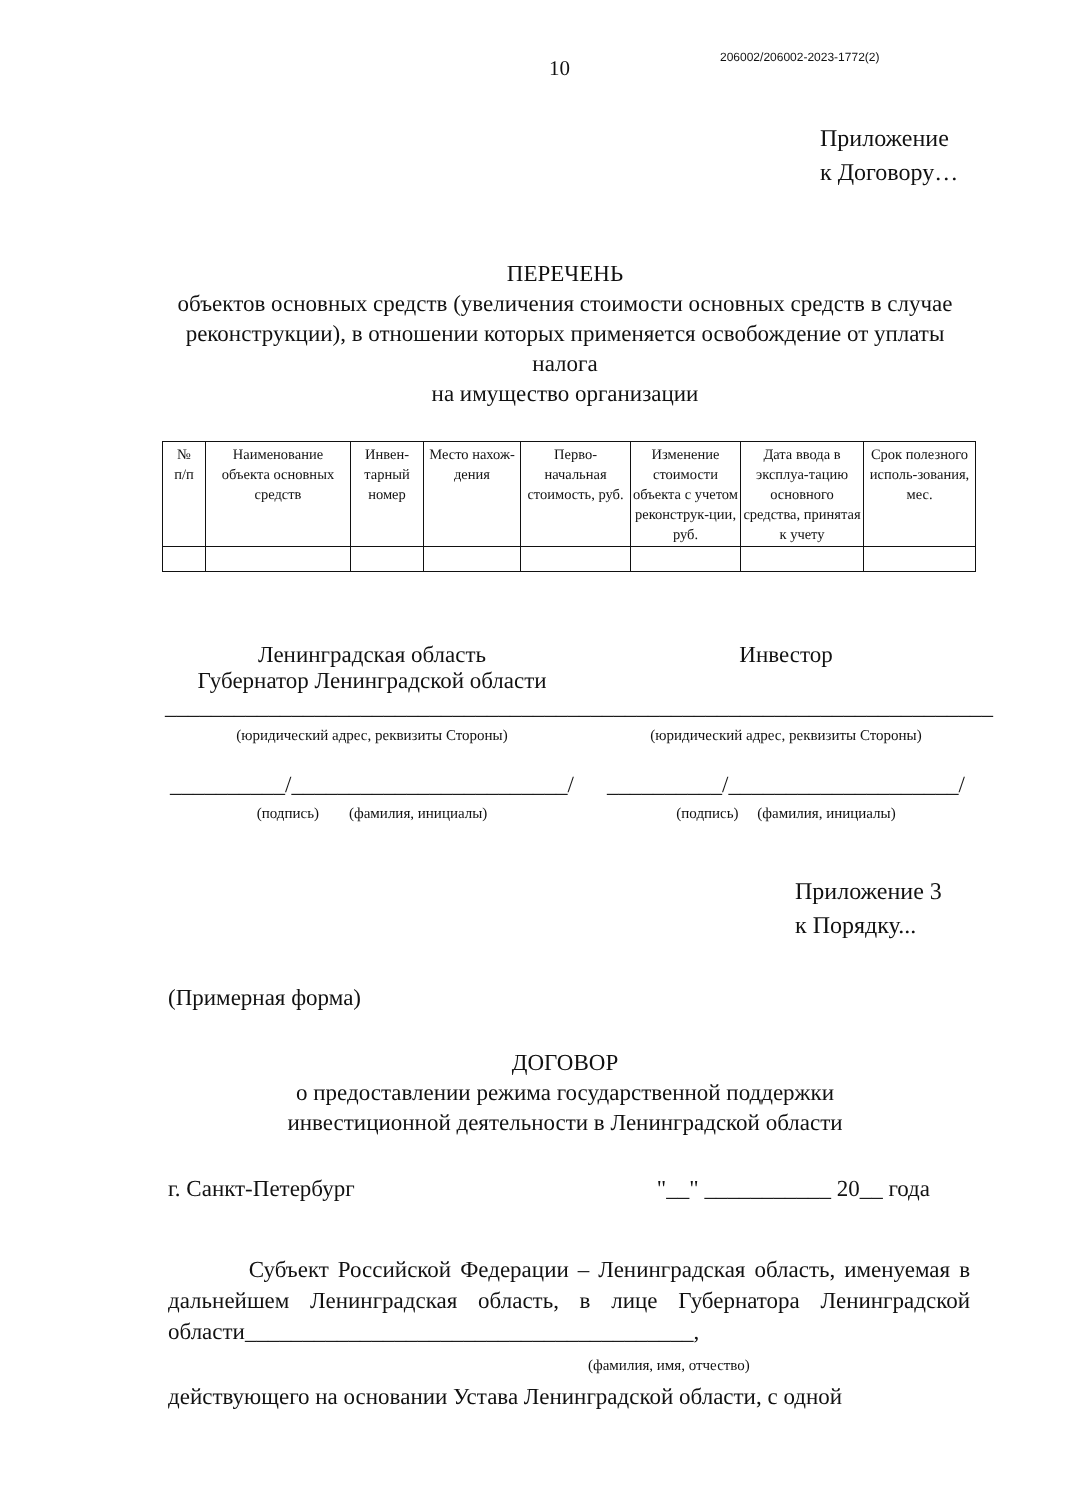10
206002/206002-2023-1772(2)
Приложение
к Договору…
ПЕРЕЧЕНЬ
объектов основных средств (увеличения стоимости основных средств в случае реконструкции), в отношении которых применяется освобождение от уплаты налога
на имущество организации
| № п/п | Наименование объекта основных средств | Инвен-тарный номер | Место нахож-дения | Перво-начальная стоимость, руб. | Изменение стоимости объекта с учетом реконструк-ции, руб. | Дата ввода в эксплуа-тацию основного средства, принятая к учету | Срок полезного исполь-зования, мес. |
| --- | --- | --- | --- | --- | --- | --- | --- |
Ленинградская область
Губернатор Ленинградской области
____________________________________
(юридический адрес, реквизиты Стороны)
__________/________________________/
(подпись) (фамилия, инициалы)
Инвестор
____________________________________
(юридический адрес, реквизиты Стороны)
__________/____________________/
(подпись) (фамилия, инициалы)
Приложение 3
к Порядку...
(Примерная форма)
ДОГОВОР
о предоставлении режима государственной поддержки
инвестиционной деятельности в Ленинградской области
г. Санкт-Петербург "__" ___________ 20__ года
Субъект Российской Федерации – Ленинградская область, именуемая в дальнейшем Ленинградская область, в лице Губернатора Ленинградской области_______________________________________,
(фамилия, имя, отчество)
действующего на основании Устава Ленинградской области, с одной